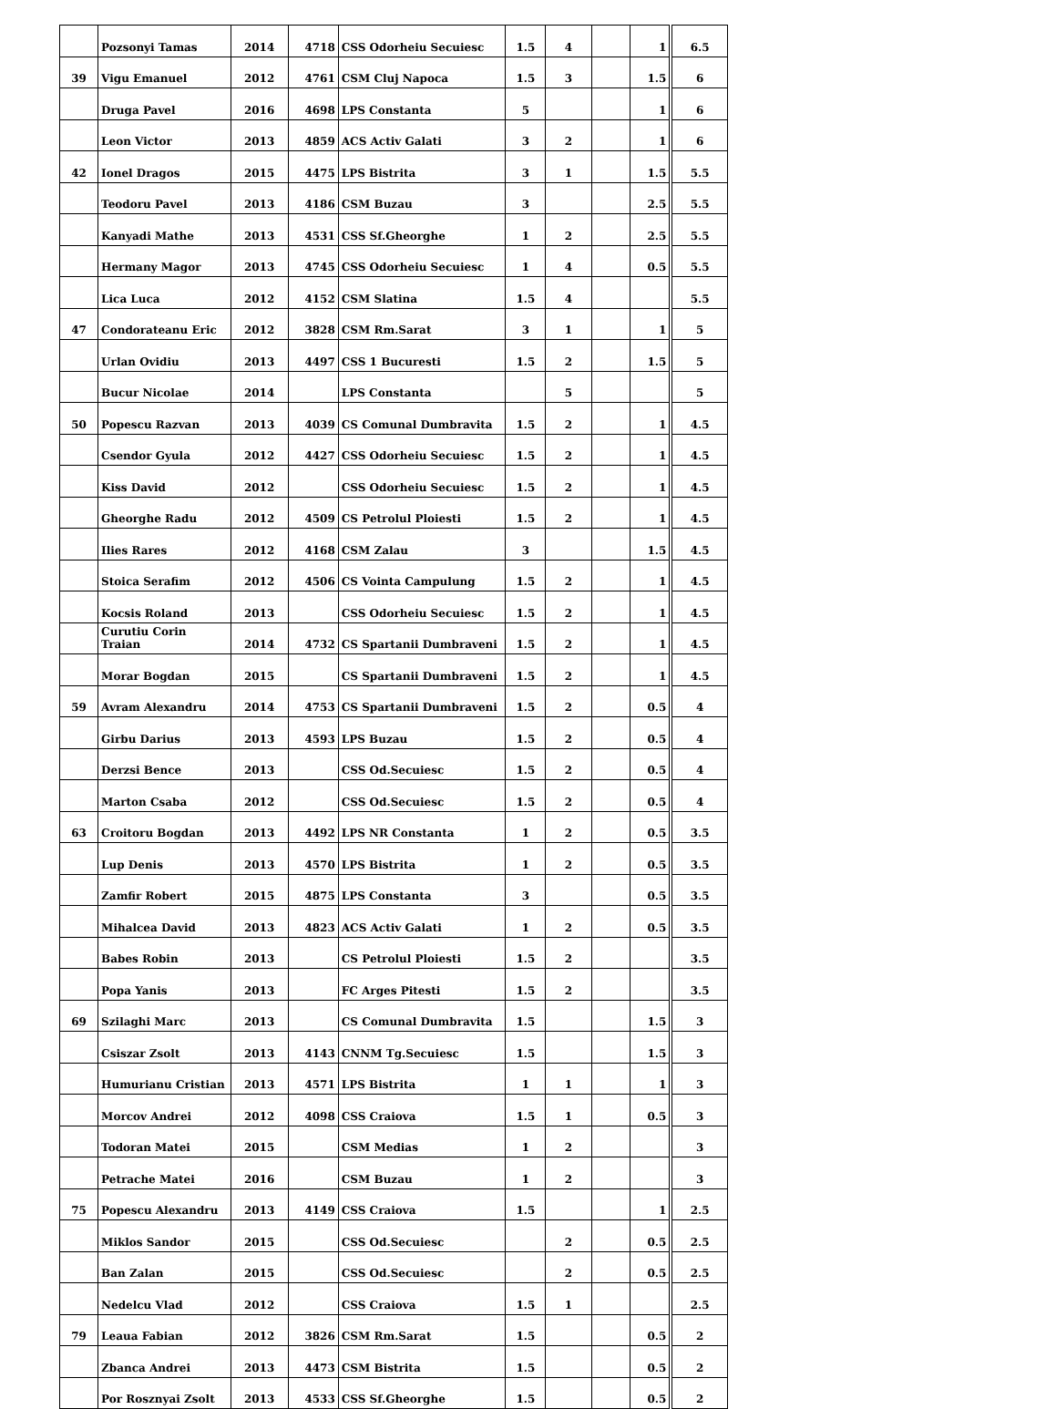| | Pozsonyi Tamas | 2014 | 4718 | CSS Odorheiu Secuiesc | 1.5 | 4 | | 1 | 6.5 |
| 39 | Vigu Emanuel | 2012 | 4761 | CSM Cluj Napoca | 1.5 | 3 | | 1.5 | 6 |
| | Druga Pavel | 2016 | 4698 | LPS Constanta | 5 | | | 1 | 6 |
| | Leon Victor | 2013 | 4859 | ACS Activ Galati | 3 | 2 | | 1 | 6 |
| 42 | Ionel Dragos | 2015 | 4475 | LPS Bistrita | 3 | 1 | | 1.5 | 5.5 |
| | Teodoru Pavel | 2013 | 4186 | CSM Buzau | 3 | | | 2.5 | 5.5 |
| | Kanyadi Mathe | 2013 | 4531 | CSS Sf.Gheorghe | 1 | 2 | | 2.5 | 5.5 |
| | Hermany Magor | 2013 | 4745 | CSS Odorheiu Secuiesc | 1 | 4 | | 0.5 | 5.5 |
| | Lica Luca | 2012 | 4152 | CSM Slatina | 1.5 | 4 | | | 5.5 |
| 47 | Condorateanu Eric | 2012 | 3828 | CSM Rm.Sarat | 3 | 1 | | 1 | 5 |
| | Urlan Ovidiu | 2013 | 4497 | CSS 1 Bucuresti | 1.5 | 2 | | 1.5 | 5 |
| | Bucur Nicolae | 2014 | | LPS Constanta | | 5 | | | 5 |
| 50 | Popescu Razvan | 2013 | 4039 | CS Comunal Dumbravita | 1.5 | 2 | | 1 | 4.5 |
| | Csendor Gyula | 2012 | 4427 | CSS Odorheiu Secuiesc | 1.5 | 2 | | 1 | 4.5 |
| | Kiss David | 2012 | | CSS Odorheiu Secuiesc | 1.5 | 2 | | 1 | 4.5 |
| | Gheorghe Radu | 2012 | 4509 | CS Petrolul Ploiesti | 1.5 | 2 | | 1 | 4.5 |
| | Ilies Rares | 2012 | 4168 | CSM Zalau | 3 | | | 1.5 | 4.5 |
| | Stoica Serafim | 2012 | 4506 | CS Vointa Campulung | 1.5 | 2 | | 1 | 4.5 |
| | Kocsis Roland | 2013 | | CSS Odorheiu Secuiesc | 1.5 | 2 | | 1 | 4.5 |
| | Curutiu Corin Traian | 2014 | 4732 | CS Spartanii Dumbraveni | 1.5 | 2 | | 1 | 4.5 |
| | Morar Bogdan | 2015 | | CS Spartanii Dumbraveni | 1.5 | 2 | | 1 | 4.5 |
| 59 | Avram Alexandru | 2014 | 4753 | CS Spartanii Dumbraveni | 1.5 | 2 | | 0.5 | 4 |
| | Girbu Darius | 2013 | 4593 | LPS Buzau | 1.5 | 2 | | 0.5 | 4 |
| | Derzsi Bence | 2013 | | CSS Od.Secuiesc | 1.5 | 2 | | 0.5 | 4 |
| | Marton Csaba | 2012 | | CSS Od.Secuiesc | 1.5 | 2 | | 0.5 | 4 |
| 63 | Croitoru Bogdan | 2013 | 4492 | LPS NR Constanta | 1 | 2 | | 0.5 | 3.5 |
| | Lup Denis | 2013 | 4570 | LPS Bistrita | 1 | 2 | | 0.5 | 3.5 |
| | Zamfir Robert | 2015 | 4875 | LPS Constanta | 3 | | | 0.5 | 3.5 |
| | Mihalcea David | 2013 | 4823 | ACS Activ Galati | 1 | 2 | | 0.5 | 3.5 |
| | Babes Robin | 2013 | | CS Petrolul Ploiesti | 1.5 | 2 | | | 3.5 |
| | Popa Yanis | 2013 | | FC Arges Pitesti | 1.5 | 2 | | | 3.5 |
| 69 | Szilaghi Marc | 2013 | | CS Comunal Dumbravita | 1.5 | | | 1.5 | 3 |
| | Csiszar Zsolt | 2013 | 4143 | CNNM Tg.Secuiesc | 1.5 | | | 1.5 | 3 |
| | Humurianu Cristian | 2013 | 4571 | LPS Bistrita | 1 | 1 | | 1 | 3 |
| | Morcov Andrei | 2012 | 4098 | CSS Craiova | 1.5 | 1 | | 0.5 | 3 |
| | Todoran Matei | 2015 | | CSM Medias | 1 | 2 | | | 3 |
| | Petrache Matei | 2016 | | CSM Buzau | 1 | 2 | | | 3 |
| 75 | Popescu Alexandru | 2013 | 4149 | CSS Craiova | 1.5 | | | 1 | 2.5 |
| | Miklos Sandor | 2015 | | CSS Od.Secuiesc | | 2 | | 0.5 | 2.5 |
| | Ban Zalan | 2015 | | CSS Od.Secuiesc | | 2 | | 0.5 | 2.5 |
| | Nedelcu Vlad | 2012 | | CSS Craiova | 1.5 | 1 | | | 2.5 |
| 79 | Leaua Fabian | 2012 | 3826 | CSM Rm.Sarat | 1.5 | | | 0.5 | 2 |
| | Zbanca Andrei | 2013 | 4473 | CSM Bistrita | 1.5 | | | 0.5 | 2 |
| | Por Rosznyai Zsolt | 2013 | 4533 | CSS Sf.Gheorghe | 1.5 | | | 0.5 | 2 |